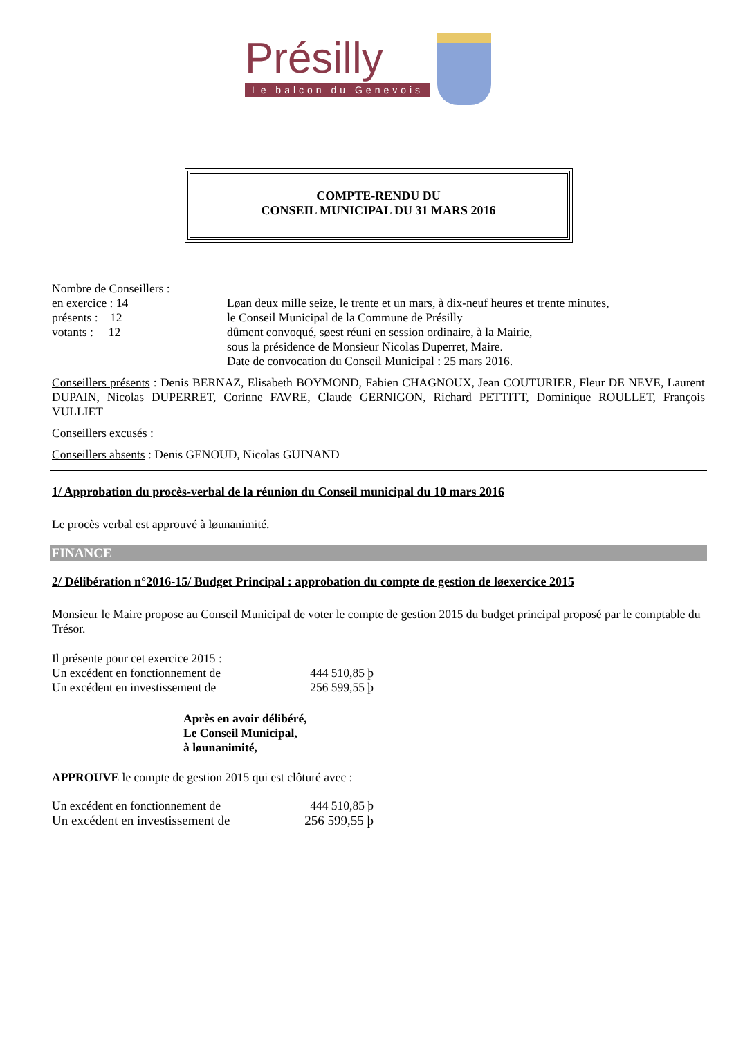Présilly
Le balcon du Genevois
COMPTE-RENDU DU
CONSEIL MUNICIPAL DU 31 MARS 2016
Nombre de Conseillers :
en exercice : 14
présents : 12
votants : 12
Løan deux mille seize, le trente et un mars, à dix-neuf heures et trente minutes,
le Conseil Municipal de la Commune de Présilly
dûment convoqué, søest réuni en session ordinaire, à la Mairie,
sous la présidence de Monsieur Nicolas Duperret, Maire.
Date de convocation du Conseil Municipal : 25 mars 2016.
Conseillers présents : Denis BERNAZ, Elisabeth BOYMOND, Fabien CHAGNOUX, Jean COUTURIER, Fleur DE NEVE, Laurent DUPAIN, Nicolas DUPERRET, Corinne FAVRE, Claude GERNIGON, Richard PETTITT, Dominique ROULLET, François VULLIET
Conseillers excusés :
Conseillers absents : Denis GENOUD, Nicolas GUINAND
1/ Approbation du procès-verbal de la réunion du Conseil municipal du 10 mars 2016
Le procès verbal est approuvé à løunanimité.
FINANCE
2/ Délibération n°2016-15/ Budget Principal : approbation du compte de gestion de løexercice 2015
Monsieur le Maire propose au Conseil Municipal de voter le compte de gestion 2015 du budget principal proposé par le comptable du Trésor.
Il présente pour cet exercice 2015 :
Un excédent en fonctionnement de 444 510,85 þ
Un excédent en investissement de 256 599,55 þ
Après en avoir délibéré,
Le Conseil Municipal,
à løunanimité,
APPROUVE le compte de gestion 2015 qui est clôturé avec :
Un excédent en fonctionnement de 444 510,85 þ
Un excédent en investissement de 256 599,55 þ